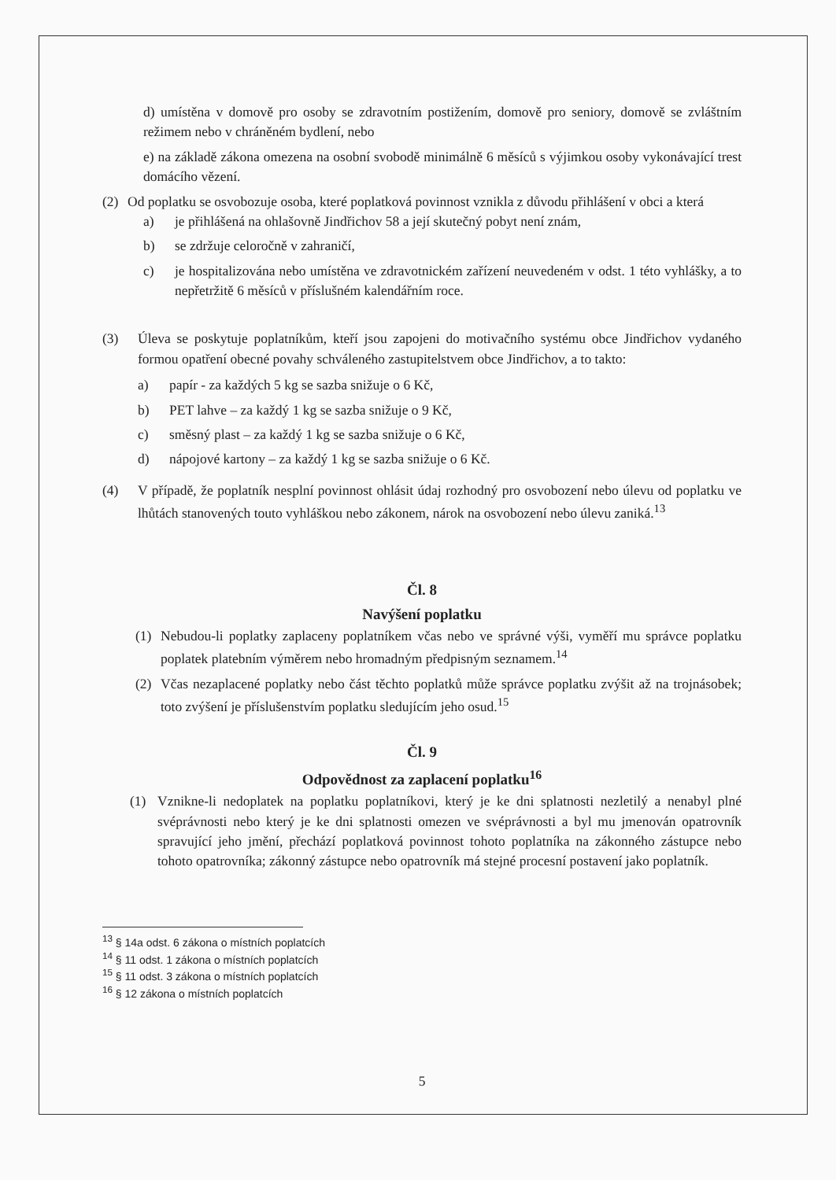d) umístěna v domově pro osoby se zdravotním postižením, domově pro seniory, domově se zvláštním režimem nebo v chráněném bydlení, nebo
e) na základě zákona omezena na osobní svobodě minimálně 6 měsíců s výjimkou osoby vykonávající trest domácího vězení.
(2) Od poplatku se osvobozuje osoba, které poplatková povinnost vznikla z důvodu přihlášení v obci a která
a) je přihlášená na ohlašovně Jindřichov 58 a její skutečný pobyt není znám,
b) se zdržuje celoročně v zahraničí,
c) je hospitalizována nebo umístěna ve zdravotnickém zařízení neuvedeném v odst. 1 této vyhlášky, a to nepřetržitě 6 měsíců v příslušném kalendářním roce.
(3) Úleva se poskytuje poplatníkům, kteří jsou zapojeni do motivačního systému obce Jindřichov vydaného formou opatření obecné povahy schváleného zastupitelstvem obce Jindřichov, a to takto:
a) papír - za každých 5 kg se sazba snižuje o 6 Kč,
b) PET lahve – za každý 1 kg se sazba snižuje o 9 Kč,
c) směsný plast – za každý 1 kg se sazba snižuje o 6 Kč,
d) nápojové kartony – za každý 1 kg se sazba snižuje o 6 Kč.
(4) V případě, že poplatník nesplní povinnost ohlásit údaj rozhodný pro osvobození nebo úlevu od poplatku ve lhůtách stanovených touto vyhláškou nebo zákonem, nárok na osvobození nebo úlevu zaniká.<sup>13</sup>
Čl. 8
Navýšení poplatku
(1) Nebudou-li poplatky zaplaceny poplatníkem včas nebo ve správné výši, vyměří mu správce poplatku poplatek platebním výměrem nebo hromadným předpisným seznamem.<sup>14</sup>
(2) Včas nezaplacené poplatky nebo část těchto poplatků může správce poplatku zvýšit až na trojnásobek; toto zvýšení je příslušenstvím poplatku sledujícím jeho osud.<sup>15</sup>
Čl. 9
Odpovědnost za zaplacení poplatku<sup>16</sup>
(1) Vznikne-li nedoplatek na poplatku poplatníkovi, který je ke dni splatnosti nezletilý a nenabyl plné svéprávnosti nebo který je ke dni splatnosti omezen ve svéprávnosti a byl mu jmenován opatrovník spravující jeho jmění, přechází poplatková povinnost tohoto poplatníka na zákonného zástupce nebo tohoto opatrovníka; zákonný zástupce nebo opatrovník má stejné procesní postavení jako poplatník.
<sup>13</sup> § 14a odst. 6 zákona o místních poplatcích
<sup>14</sup> § 11 odst. 1 zákona o místních poplatcích
<sup>15</sup> § 11 odst. 3 zákona o místních poplatcích
<sup>16</sup> § 12 zákona o místních poplatcích
5